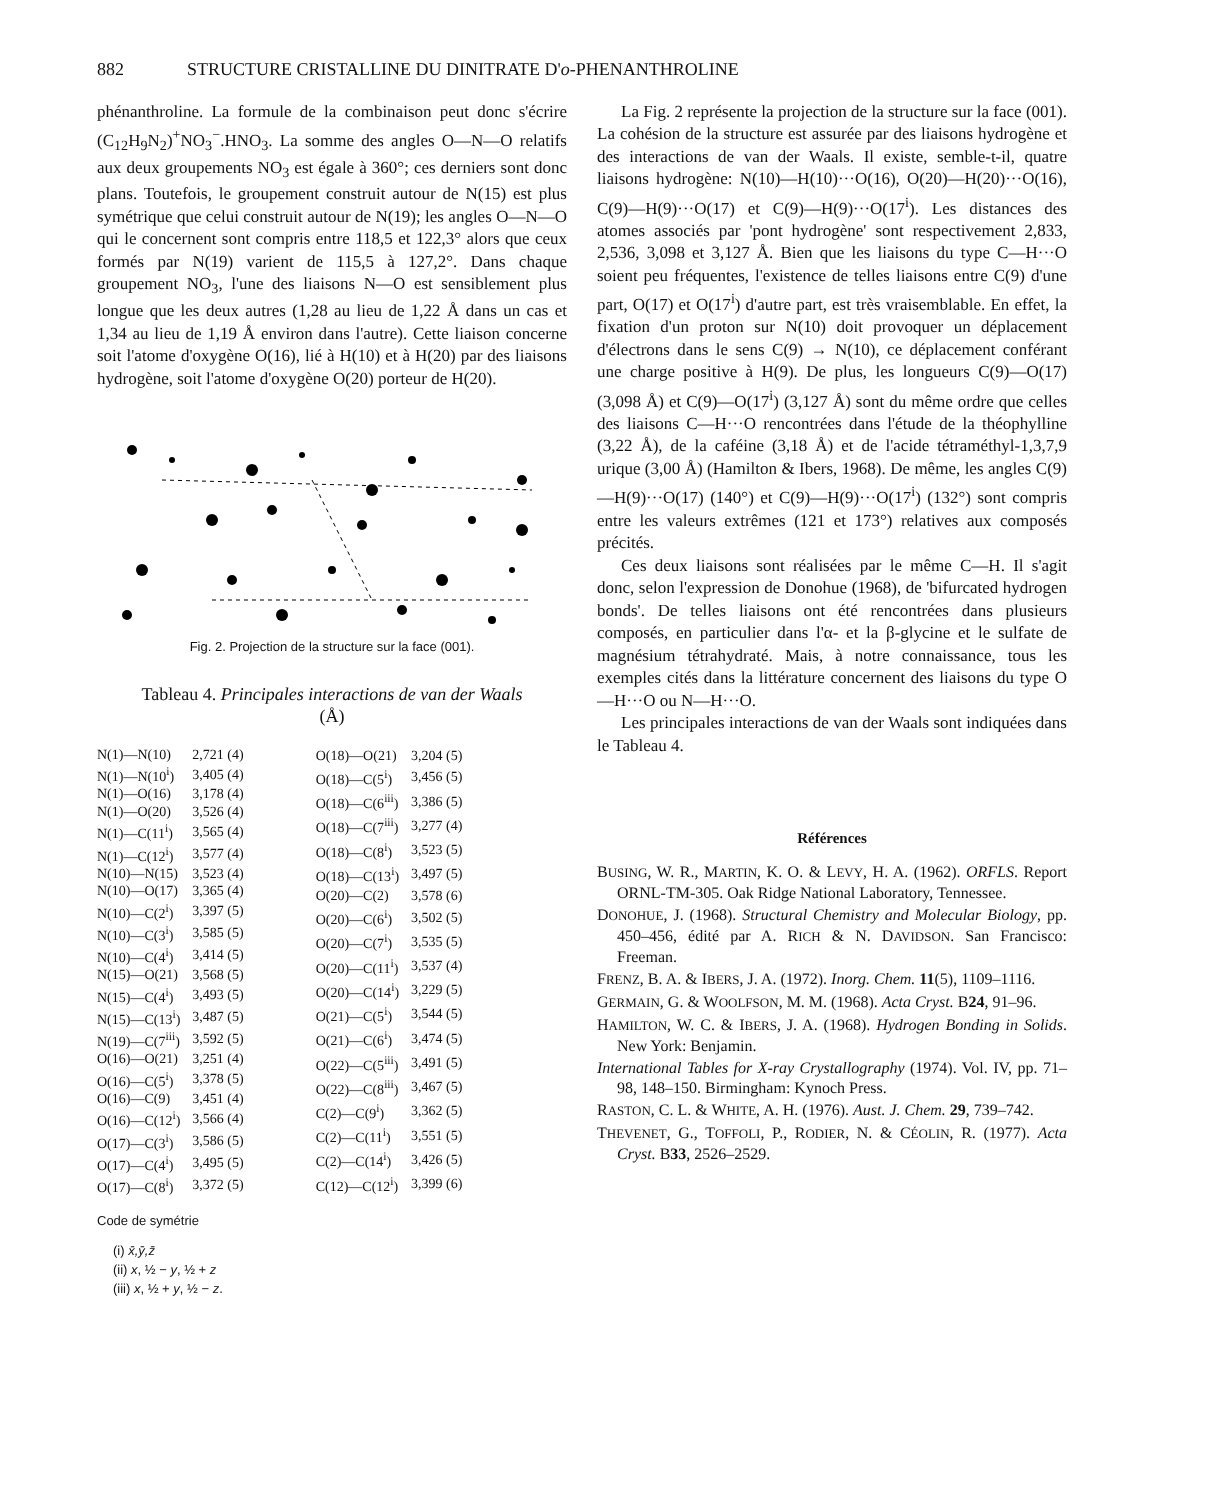882 STRUCTURE CRISTALLINE DU DINITRATE D'o-PHENANTHROLINE
phénanthroline. La formule de la combinaison peut donc s'écrire (C<sub>12</sub>H<sub>9</sub>N<sub>2</sub>)<sup>+</sup>NO<sub>3</sub><sup>−</sup>.HNO<sub>3</sub>. La somme des angles O—N—O relatifs aux deux groupements NO<sub>3</sub> est égale à 360°; ces derniers sont donc plans. Toutefois, le groupement construit autour de N(15) est plus symétrique que celui construit autour de N(19); les angles O—N—O qui le concernent sont compris entre 118,5 et 122,3° alors que ceux formés par N(19) varient de 115,5 à 127,2°. Dans chaque groupement NO<sub>3</sub>, l'une des liaisons N—O est sensiblement plus longue que les deux autres (1,28 au lieu de 1,22 Å dans un cas et 1,34 au lieu de 1,19 Å environ dans l'autre). Cette liaison concerne soit l'atome d'oxygène O(16), lié à H(10) et à H(20) par des liaisons hydrogène, soit l'atome d'oxygène O(20) porteur de H(20).
Fig. 2. Projection de la structure sur la face (001).
Tableau 4. Principales interactions de van der Waals
(Å)
| N(1)—N(10) | 2,721 (4) |
| N(1)—N(10<sup>i</sup>) | 3,405 (4) |
| N(1)—O(16) | 3,178 (4) |
| N(1)—O(20) | 3,526 (4) |
| N(1)—C(11<sup>i</sup>) | 3,565 (4) |
| N(1)—C(12<sup>i</sup>) | 3,577 (4) |
| N(10)—N(15) | 3,523 (4) |
| N(10)—O(17) | 3,365 (4) |
| N(10)—C(2<sup>i</sup>) | 3,397 (5) |
| N(10)—C(3<sup>i</sup>) | 3,585 (5) |
| N(10)—C(4<sup>i</sup>) | 3,414 (5) |
| N(15)—O(21) | 3,568 (5) |
| N(15)—C(4<sup>i</sup>) | 3,493 (5) |
| N(15)—C(13<sup>i</sup>) | 3,487 (5) |
| N(19)—C(7<sup>iii</sup>) | 3,592 (5) |
| O(16)—O(21) | 3,251 (4) |
| O(16)—C(5<sup>i</sup>) | 3,378 (5) |
| O(16)—C(9) | 3,451 (4) |
| O(16)—C(12<sup>i</sup>) | 3,566 (4) |
| O(17)—C(3<sup>i</sup>) | 3,586 (5) |
| O(17)—C(4<sup>i</sup>) | 3,495 (5) |
| O(17)—C(8<sup>i</sup>) | 3,372 (5) |
| O(18)—O(21) | 3,204 (5) |
| O(18)—C(5<sup>i</sup>) | 3,456 (5) |
| O(18)—C(6<sup>iii</sup>) | 3,386 (5) |
| O(18)—C(7<sup>iii</sup>) | 3,277 (4) |
| O(18)—C(8<sup>i</sup>) | 3,523 (5) |
| O(18)—C(13<sup>i</sup>) | 3,497 (5) |
| O(20)—C(2) | 3,578 (6) |
| O(20)—C(6<sup>i</sup>) | 3,502 (5) |
| O(20)—C(7<sup>i</sup>) | 3,535 (5) |
| O(20)—C(11<sup>i</sup>) | 3,537 (4) |
| O(20)—C(14<sup>i</sup>) | 3,229 (5) |
| O(21)—C(5<sup>i</sup>) | 3,544 (5) |
| O(21)—C(6<sup>i</sup>) | 3,474 (5) |
| O(22)—C(5<sup>iii</sup>) | 3,491 (5) |
| O(22)—C(8<sup>iii</sup>) | 3,467 (5) |
| C(2)—C(9<sup>i</sup>) | 3,362 (5) |
| C(2)—C(11<sup>i</sup>) | 3,551 (5) |
| C(2)—C(14<sup>i</sup>) | 3,426 (5) |
| C(12)—C(12<sup>i</sup>) | 3,399 (6) |
Code de symétrie
(i) x̄,ȳ,z̄
(ii) x, ½ − y, ½ + z
(iii) x, ½ + y, ½ − z.
La Fig. 2 représente la projection de la structure sur la face (001). La cohésion de la structure est assurée par des liaisons hydrogène et des interactions de van der Waals. Il existe, semble-t-il, quatre liaisons hydrogène: N(10)—H(10)···O(16), O(20)—H(20)···O(16), C(9)—H(9)···O(17) et C(9)—H(9)···O(17<sup>i</sup>). Les distances des atomes associés par 'pont hydrogène' sont respectivement 2,833, 2,536, 3,098 et 3,127 Å. Bien que les liaisons du type C—H···O soient peu fréquentes, l'existence de telles liaisons entre C(9) d'une part, O(17) et O(17<sup>i</sup>) d'autre part, est très vraisemblable. En effet, la fixation d'un proton sur N(10) doit provoquer un déplacement d'électrons dans le sens C(9) → N(10), ce déplacement conférant une charge positive à H(9). De plus, les longueurs C(9)—O(17) (3,098 Å) et C(9)—O(17<sup>i</sup>) (3,127 Å) sont du même ordre que celles des liaisons C—H···O rencontrées dans l'étude de la théophylline (3,22 Å), de la caféine (3,18 Å) et de l'acide tétraméthyl-1,3,7,9 urique (3,00 Å) (Hamilton & Ibers, 1968). De même, les angles C(9)—H(9)···O(17) (140°) et C(9)—H(9)···O(17<sup>i</sup>) (132°) sont compris entre les valeurs extrêmes (121 et 173°) relatives aux composés précités.
Ces deux liaisons sont réalisées par le même C—H. Il s'agit donc, selon l'expression de Donohue (1968), de 'bifurcated hydrogen bonds'. De telles liaisons ont été rencontrées dans plusieurs composés, en particulier dans l'α- et la β-glycine et le sulfate de magnésium tétrahydraté. Mais, à notre connaissance, tous les exemples cités dans la littérature concernent des liaisons du type O—H···O ou N—H···O.
Les principales interactions de van der Waals sont indiquées dans le Tableau 4.
Références
BUSING, W. R., MARTIN, K. O. & LEVY, H. A. (1962). ORFLS. Report ORNL-TM-305. Oak Ridge National Laboratory, Tennessee.
DONOHUE, J. (1968). Structural Chemistry and Molecular Biology, pp. 450–456, édité par A. RICH & N. DAVIDSON. San Francisco: Freeman.
FRENZ, B. A. & IBERS, J. A. (1972). Inorg. Chem. 11(5), 1109–1116.
GERMAIN, G. & WOOLFSON, M. M. (1968). Acta Cryst. B24, 91–96.
HAMILTON, W. C. & IBERS, J. A. (1968). Hydrogen Bonding in Solids. New York: Benjamin.
International Tables for X-ray Crystallography (1974). Vol. IV, pp. 71–98, 148–150. Birmingham: Kynoch Press.
RASTON, C. L. & WHITE, A. H. (1976). Aust. J. Chem. 29, 739–742.
THEVENET, G., TOFFOLI, P., RODIER, N. & CÉOLIN, R. (1977). Acta Cryst. B33, 2526–2529.